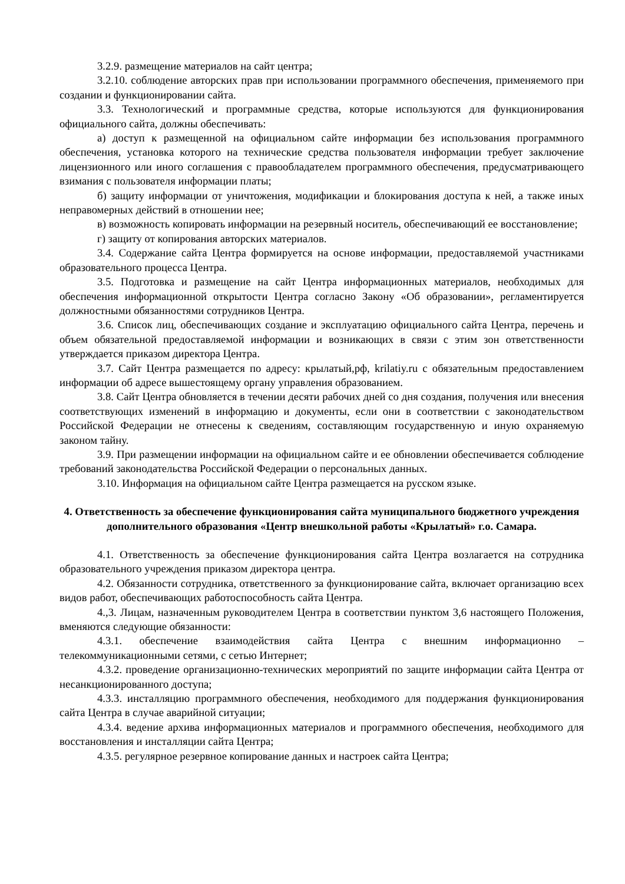3.2.9. размещение материалов на сайт центра;
3.2.10. соблюдение авторских прав при использовании программного обеспечения, применяемого при создании и функционировании сайта.
3.3. Технологический и программные средства, которые используются для функционирования официального сайта, должны обеспечивать:
а) доступ к размещенной на официальном сайте информации без использования программного обеспечения, установка которого на технические средства пользователя информации требует заключение лицензионного или иного соглашения с правообладателем программного обеспечения, предусматривающего взимания с пользователя информации платы;
б) защиту информации от уничтожения, модификации и блокирования доступа к ней, а также иных неправомерных действий в отношении нее;
в) возможность копировать информации на резервный носитель, обеспечивающий ее восстановление;
г) защиту от копирования авторских материалов.
3.4. Содержание сайта Центра формируется на основе информации, предоставляемой участниками образовательного процесса Центра.
3.5. Подготовка и размещение на сайт Центра информационных материалов, необходимых для обеспечения информационной открытости Центра согласно Закону «Об образовании», регламентируется должностными обязанностями сотрудников Центра.
3.6. Список лиц, обеспечивающих создание и эксплуатацию официального сайта Центра, перечень и объем обязательной предоставляемой информации и возникающих в связи с этим зон ответственности утверждается приказом директора Центра.
3.7. Сайт Центра размещается по адресу: крылатый,рф, krilatiy.ru с обязательным предоставлением информации об адресе вышестоящему органу управления образованием.
3.8. Сайт Центра обновляется в течении десяти рабочих дней со дня создания, получения или внесения соответствующих изменений в информацию и документы, если они в соответствии с законодательством Российской Федерации не отнесены к сведениям, составляющим государственную и иную охраняемую законом тайну.
3.9. При размещении информации на официальном сайте и ее обновлении обеспечивается соблюдение требований законодательства Российской Федерации о персональных данных.
3.10. Информация на официальном сайте Центра размещается на русском языке.
4. Ответственность за обеспечение функционирования сайта муниципального бюджетного учреждения дополнительного образования «Центр внешкольной работы «Крылатый» г.о. Самара.
4.1. Ответственность за обеспечение функционирования сайта Центра возлагается на сотрудника образовательного учреждения приказом директора центра.
4.2. Обязанности сотрудника, ответственного за функционирование сайта, включает организацию всех видов работ, обеспечивающих работоспособность сайта Центра.
4.,3. Лицам, назначенным руководителем Центра в соответствии пунктом 3,6 настоящего Положения, вменяются следующие обязанности:
4.3.1. обеспечение взаимодействия сайта Центра с внешним информационно – телекоммуникационными сетями, с сетью Интернет;
4.3.2. проведение организационно-технических мероприятий по защите информации сайта Центра от несанкционированного доступа;
4.3.3. инсталляцию программного обеспечения, необходимого для поддержания функционирования сайта Центра в случае аварийной ситуации;
4.3.4. ведение архива информационных материалов и программного обеспечения, необходимого для восстановления и инсталляции сайта Центра;
4.3.5. регулярное резервное копирование данных и настроек сайта Центра;